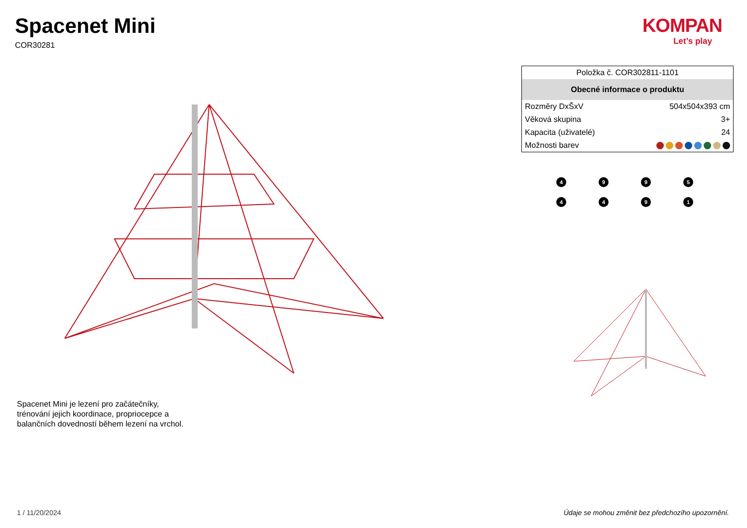Spacenet Mini
COR30281
KOMPAN
Let’s play
| Položka č. COR302811-1101 | |
| Obecné informace o produktu | |
| Rozměry DxŠxV | 504x504x393 cm |
| Věková skupina | 3+ |
| Kapacita (uživatelé) | 24 |
| Možnosti barev | |
4
9
9
5
4
4
9
1
Spacenet Mini je lezení pro začátečníky,
trénování jejich koordinace, propriocepce a
balančních dovedností během lezení na vrchol.
1 / 11/20/2024
Údaje se mohou změnit bez předchozího upozornění.